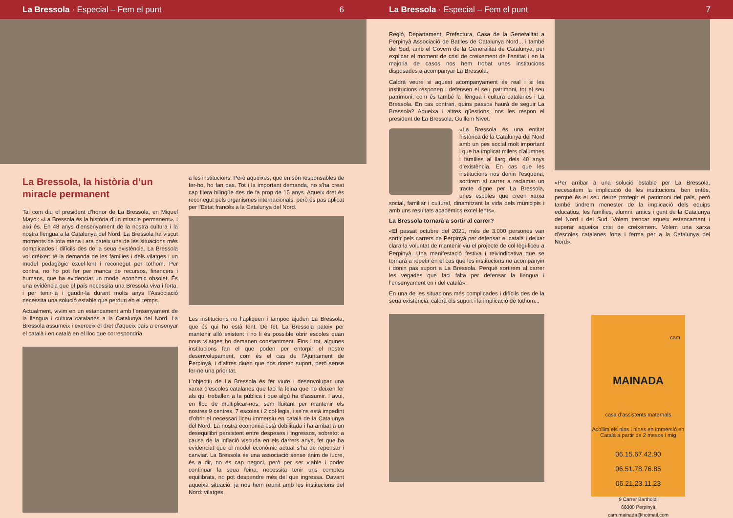La Bressola · Especial – Fem el punt 6
La Bressola, la història d’un miracle permanent
Tal com diu el president d’honor de La Bressola, en Miquel Mayol: «La Bressola és la història d’un miracle permanent». I així és. En 48 anys d’ensenyament de la nostra cultura i la nostra llengua a la Catalunya del Nord, La Bressola ha viscut moments de tota mena i ara pateix una de les situacions més complicades i difícils des de la seua existència. La Bressola vol créixer: té la demanda de les famílies i dels vilatges i un model pedagògic excel·lent i reconegut per tothom. Per contra, no ho pot fer per manca de recursos, financers i humans, que ha evidenciat un model econòmic obsolet. És una evidència que el país necessita una Bressola viva i forta, i per tenir-la i gaudir-la durant molts anys l’Associació necessita una solució estable que perduri en el temps.
Actualment, vivim en un estancament amb l’ensenyament de la llengua i cultura catalanes a la Catalunya del Nord. La Bressola assumeix i exerceix el dret d’aqueix país a ensenyar el català i en català en el lloc que correspondria
a les institucions. Però aqueixes, que en són responsables de fer-ho, ho fan pas. Tot i la important demanda, no s’ha creat cap filera bilingüe des de fa prop de 15 anys. Aqueix dret és reconegut pels organismes internacionals, però és pas aplicat per l’Estat francès a la Catalunya del Nord.
Les institucions no l’apliquen i tampoc ajuden La Bressola, que és qui ho està fent. De fet, La Bressola pateix per mantenir allò existent i no li és possible obrir escoles quan nous vilatges ho demanen constantment. Fins i tot, algunes institucions fan el que poden per entorpir el nostre desenvolupament, com és el cas de l’Ajuntament de Perpinyà, i d’altres diuen que nos donen suport, però sense fer-ne una prioritat.
L’objectiu de La Bressola és fer viure i desenvolupar una xarxa d’escoles catalanes que faci la feina que no deixen fer als qui treballen a la pública i que algú ha d’assumir. I avui, en lloc de multiplicar-nos, sem lluitant per mantenir els nostres 9 centres, 7 escoles i 2 col·legis, i se’ns està impedint d’obrir el necessari liceu immersiu en català de la Catalunya del Nord. La nostra economia està debilitada i ha arribat a un desequilibri persistent entre despeses i ingressos, sobretot a causa de la inflació viscuda en els darrers anys, fet que ha evidenciat que el model econòmic actual s’ha de repensar i canviar. La Bressola és una associació sense ànim de lucre, és a dir, no és cap negoci, però per ser viable i poder continuar la seua feina, necessita tenir uns comptes equilibrats, no pot despendre més del que ingressa. Davant aqueixa situació, ja nos hem reunit amb les institucions del Nord: vilatges,
La Bressola · Especial – Fem el punt 7
Regió, Departament, Prefectura, Casa de la Generalitat a Perpinyà Associació de Batlles de Catalunya Nord... i també del Sud, amb el Govern de la Generalitat de Catalunya, per explicar el moment de crisi de creixement de l’entitat i en la majoria de casos nos hem trobat unes institucions disposades a acompanyar La Bressola.
Caldrà veure si aquest acompanyament és real i si les institucions responen i defensen el seu patrimoni, tot el seu patrimoni, com és també la llengua i cultura catalanes i La Bressola. En cas contrari, quins passos haurà de seguir La Bressola? Aqueixa i altres qüestions, nos les respon el president de La Bressola, Guillem Nivet.
«La Bressola és una entitat històrica de la Catalunya del Nord amb un pes social molt important i que ha implicat milers d’alumnes i famílies al llarg dels 48 anys d’existència. En cas que les institucions nos donin l’esquena, sortirem al carrer a reclamar un tracte digne per La Bressola, unes escoles que creen xarxa social, familiar i cultural, dinamitzant la vida dels municipis i amb uns resultats acadèmics excel·lents».
La Bressola tornarà a sortir al carrer?
«El passat octubre del 2021, més de 3.000 persones van sortir pels carrers de Perpinyà per defensar el català i deixar clara la voluntat de mantenir viu el projecte de col·legi-liceu a Perpinyà. Una manifestació festiva i reivindicativa que se tornarà a repetir en el cas que les institucions no acompanyin i donin pas suport a La Bressola. Perquè sortirem al carrer les vegades que faci falta per defensar la llengua i l’ensenyament en i del català».
En una de les situacions més complicades i difícils des de la seua existència, caldrà els suport i la implicació de tothom...
«Per arribar a una solució estable per La Bressola, necessitem la implicació de les institucions, ben entès, perquè és el seu deure protegir el patrimoni del país, però també tindrem menester de la implicació dels equips educatius, les famílies, alumni, amics i gent de la Catalunya del Nord i del Sud. Volem trencar aqueix estancament i superar aqueixa crisi de creixement. Volem una xarxa d’escoles catalanes forta i ferma per a la Catalunya del Nord».
cam
MAINADA
casa d’assistents maternals
Acollim els nins i nines en immersió en Català a partir de 2 mesos i mig
06.15.67.42.90
06.51.78.76.85
06.21.23.11.23
9 Carrer Bartholdi
66000 Perpinyà
cam.mainada@hotmail.com